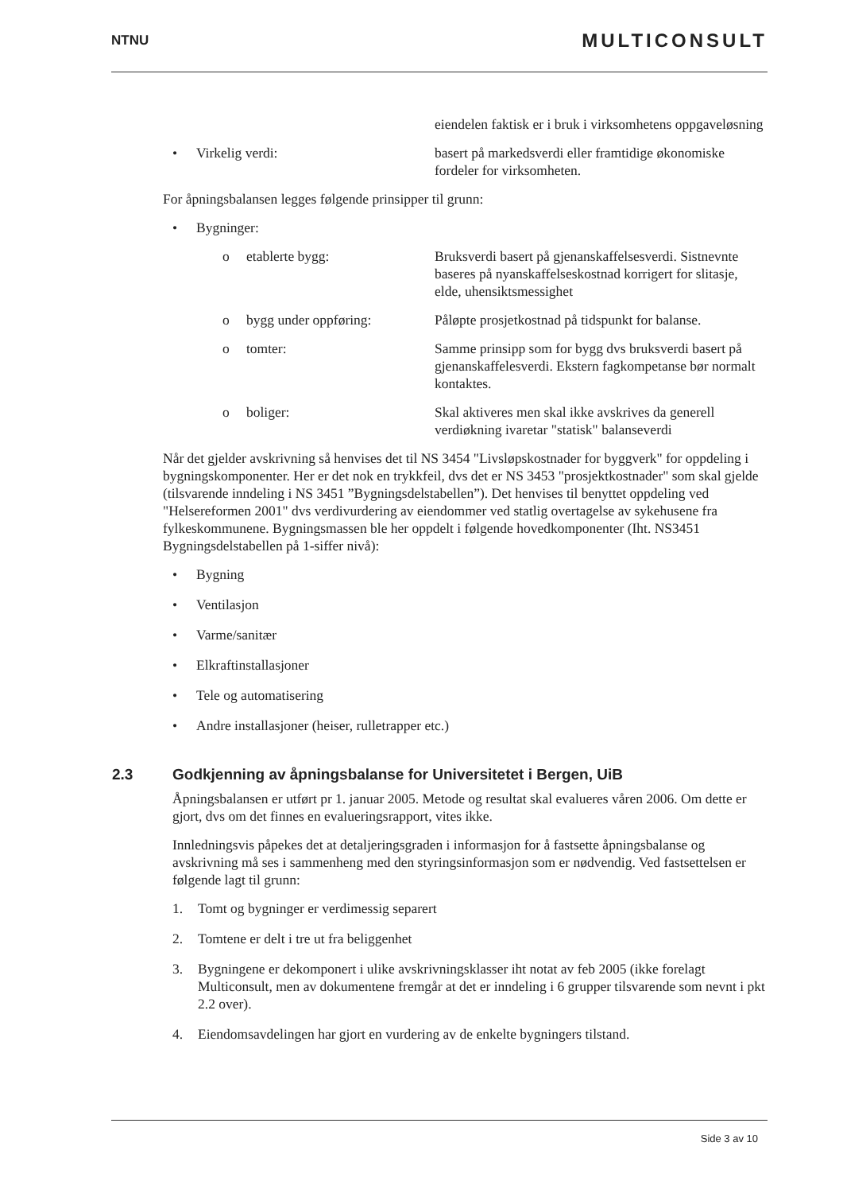NTNU
MULTICONSULT
eiendelen faktisk er i bruk i virksomhetens oppgaveløsning
• Virkelig verdi: basert på markedsverdi eller framtidige økonomiske fordeler for virksomheten.
For åpningsbalansen legges følgende prinsipper til grunn:
• Bygninger:
o etablerte bygg: Bruksverdi basert på gjenanskaffelsesverdi. Sistnevnte baseres på nyanskaffelseskostnad korrigert for slitasje, elde, uhensiktsmessighet
o bygg under oppføring: Påløpte prosjetkostnad på tidspunkt for balanse.
o tomter: Samme prinsipp som for bygg dvs bruksverdi basert på gjenanskaffelesverdi. Ekstern fagkompetanse bør normalt kontaktes.
o boliger: Skal aktiveres men skal ikke avskrives da generell verdiøkning ivaretar "statisk" balanseverdi
Når det gjelder avskrivning så henvises det til NS 3454 "Livsløpskostnader for byggverk" for oppdeling i bygningskomponenter. Her er det nok en trykkfeil, dvs det er NS 3453 "prosjektkostnader" som skal gjelde (tilsvarende inndeling i NS 3451 ”Bygningsdelstabellen”). Det henvises til benyttet oppdeling ved "Helsereformen 2001" dvs verdivurdering av eiendommer ved statlig overtagelse av sykehusene fra fylkeskommunene. Bygningsmassen ble her oppdelt i følgende hovedkomponenter (Iht. NS3451 Bygningsdelstabellen på 1-siffer nivå):
• Bygning
• Ventilasjon
• Varme/sanitær
• Elkraftinstallasjoner
• Tele og automatisering
• Andre installasjoner (heiser, rulletrapper etc.)
2.3 Godkjenning av åpningsbalanse for Universitetet i Bergen, UiB
Åpningsbalansen er utført pr 1. januar 2005. Metode og resultat skal evalueres våren 2006. Om dette er gjort, dvs om det finnes en evalueringsrapport, vites ikke.
Innledningsvis påpekes det at detaljeringsgraden i informasjon for å fastsette åpningsbalanse og avskrivning må ses i sammenheng med den styringsinformasjon som er nødvendig. Ved fastsettelsen er følgende lagt til grunn:
1. Tomt og bygninger er verdimessig separert
2. Tomtene er delt i tre ut fra beliggenhet
3. Bygningene er dekomponert i ulike avskrivningsklasser iht notat av feb 2005 (ikke forelagt Multiconsult, men av dokumentene fremgår at det er inndeling i 6 grupper tilsvarende som nevnt i pkt 2.2 over).
4. Eiendomsavdelingen har gjort en vurdering av de enkelte bygningers tilstand.
Side 3 av 10